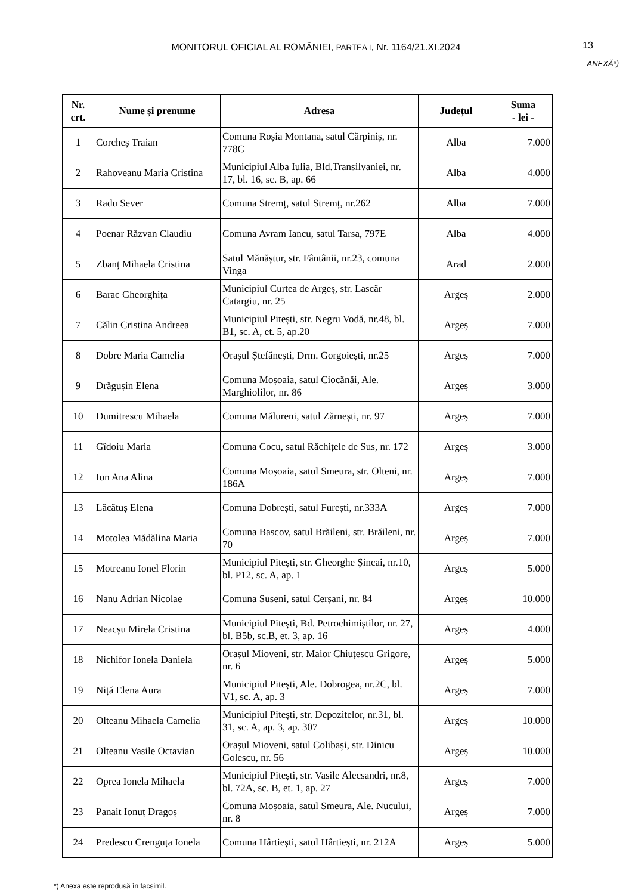MONITORUL OFICIAL AL ROMÂNIEI, PARTEA I, Nr. 1164/21.XI.2024
13
ANEXĂ*)
| Nr. crt. | Nume și prenume | Adresa | Județul | Suma - lei - |
| --- | --- | --- | --- | --- |
| 1 | Corcheș Traian | Comuna Roșia Montana, satul Cărpiniș, nr. 778C | Alba | 7.000 |
| 2 | Rahoveanu Maria Cristina | Municipiul Alba Iulia, Bld.Transilvaniei, nr. 17, bl. 16, sc. B, ap. 66 | Alba | 4.000 |
| 3 | Radu Sever | Comuna Stremț, satul Stremț, nr.262 | Alba | 7.000 |
| 4 | Poenar Răzvan Claudiu | Comuna Avram Iancu, satul Tarsa, 797E | Alba | 4.000 |
| 5 | Zbanț Mihaela Cristina | Satul Mănăștur, str. Fântânii, nr.23, comuna Vinga | Arad | 2.000 |
| 6 | Barac Gheorghița | Municipiul Curtea de Argeș, str. Lascăr Catargiu, nr. 25 | Argeș | 2.000 |
| 7 | Călin Cristina Andreea | Municipiul Pitești, str. Negru Vodă, nr.48, bl. B1, sc. A, et. 5, ap.20 | Argeș | 7.000 |
| 8 | Dobre Maria Camelia | Orașul Ștefănești, Drm. Gorgoiești, nr.25 | Argeș | 7.000 |
| 9 | Drăgușin Elena | Comuna Moșoaia, satul Ciocănăi, Ale. Marghiolilor, nr. 86 | Argeș | 3.000 |
| 10 | Dumitrescu Mihaela | Comuna Mălureni, satul Zărnești, nr. 97 | Argeș | 7.000 |
| 11 | Gîdoiu Maria | Comuna Cocu, satul Răchițele de Sus, nr. 172 | Argeș | 3.000 |
| 12 | Ion Ana Alina | Comuna Moșoaia, satul Smeura, str. Olteni, nr. 186A | Argeș | 7.000 |
| 13 | Lăcătuș Elena | Comuna Dobrești, satul Furești, nr.333A | Argeș | 7.000 |
| 14 | Motolea Mădălina Maria | Comuna Bascov, satul Brăileni, str. Brăileni, nr. 70 | Argeș | 7.000 |
| 15 | Motreanu Ionel Florin | Municipiul Pitești, str. Gheorghe Șincai, nr.10, bl. P12, sc. A, ap. 1 | Argeș | 5.000 |
| 16 | Nanu Adrian Nicolae | Comuna Suseni, satul Cerșani, nr. 84 | Argeș | 10.000 |
| 17 | Neacșu Mirela Cristina | Municipiul Pitești, Bd. Petrochimiștilor, nr. 27, bl. B5b, sc.B, et. 3, ap. 16 | Argeș | 4.000 |
| 18 | Nichifor Ionela Daniela | Orașul Mioveni, str. Maior Chiuțescu Grigore, nr. 6 | Argeș | 5.000 |
| 19 | Niță Elena Aura | Municipiul Pitești, Ale. Dobrogea, nr.2C, bl. V1, sc. A, ap. 3 | Argeș | 7.000 |
| 20 | Olteanu Mihaela Camelia | Municipiul Pitești, str. Depozitelor, nr.31, bl. 31, sc. A, ap. 3, ap. 307 | Argeș | 10.000 |
| 21 | Olteanu Vasile Octavian | Orașul Mioveni, satul Colibași, str. Dinicu Golescu, nr. 56 | Argeș | 10.000 |
| 22 | Oprea Ionela Mihaela | Municipiul Pitești, str. Vasile Alecsandri, nr.8, bl. 72A, sc. B, et. 1, ap. 27 | Argeș | 7.000 |
| 23 | Panait Ionuț Dragoș | Comuna Moșoaia, satul Smeura, Ale. Nucului, nr. 8 | Argeș | 7.000 |
| 24 | Predescu Crenguța Ionela | Comuna Hârtiești, satul Hârtiești, nr. 212A | Argeș | 5.000 |
*) Anexa este reprodusă în facsimil.